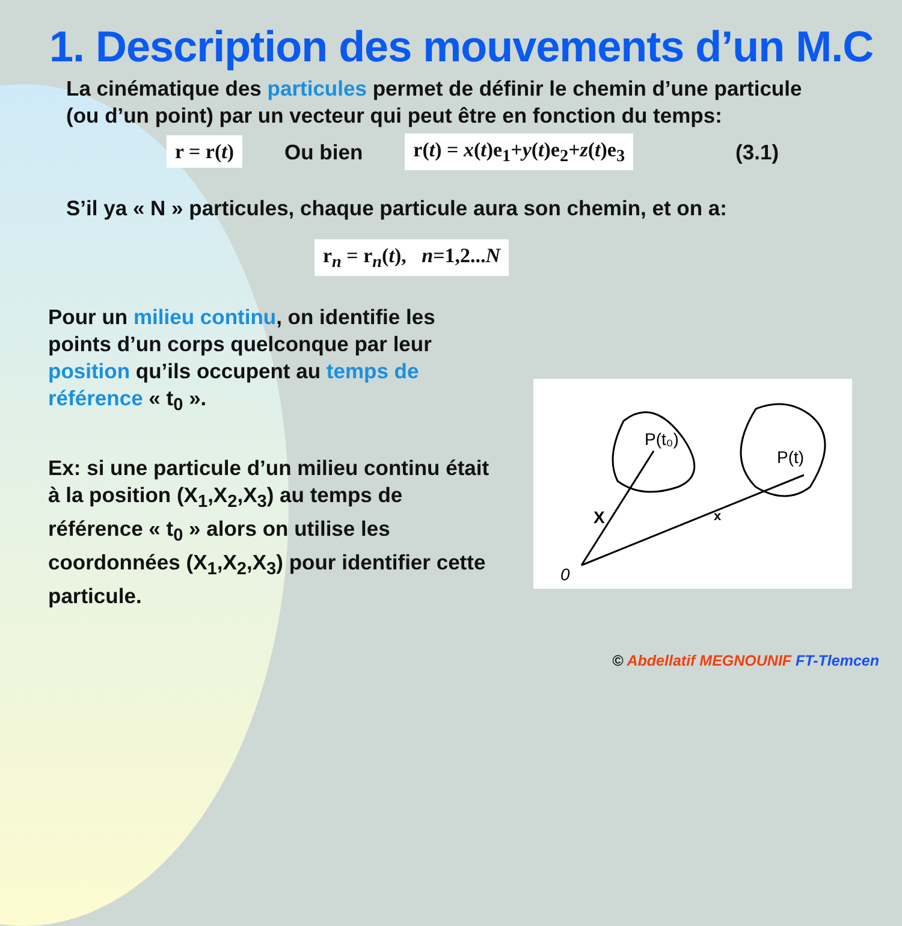1. Description des mouvements d’un M.C
La cinématique des particules permet de définir le chemin d’une particule (ou d’un point) par un vecteur qui peut être en fonction du temps:
r = r(t)
Ou bien
r(t) = x(t)e<sub>1</sub>+y(t)e<sub>2</sub>+z(t)e<sub>3</sub>
(3.1)
S’il ya « N » particules, chaque particule aura son chemin, et on a:
r<sub>n</sub> = r<sub>n</sub>(t), n=1,2...N
Pour un milieu continu, on identifie les points d’un corps quelconque par leur position qu’ils occupent au temps de référence « t<sub>0</sub> ».
Ex: si une particule d’un milieu continu était à la position (X<sub>1</sub>,X<sub>2</sub>,X<sub>3</sub>) au temps de référence « t<sub>0</sub> » alors on utilise les coordonnées (X<sub>1</sub>,X<sub>2</sub>,X<sub>3</sub>) pour identifier cette particule.
P(t₀)
P(t)
X
x
0
© Abdellatif MEGNOUNIF FT-Tlemcen